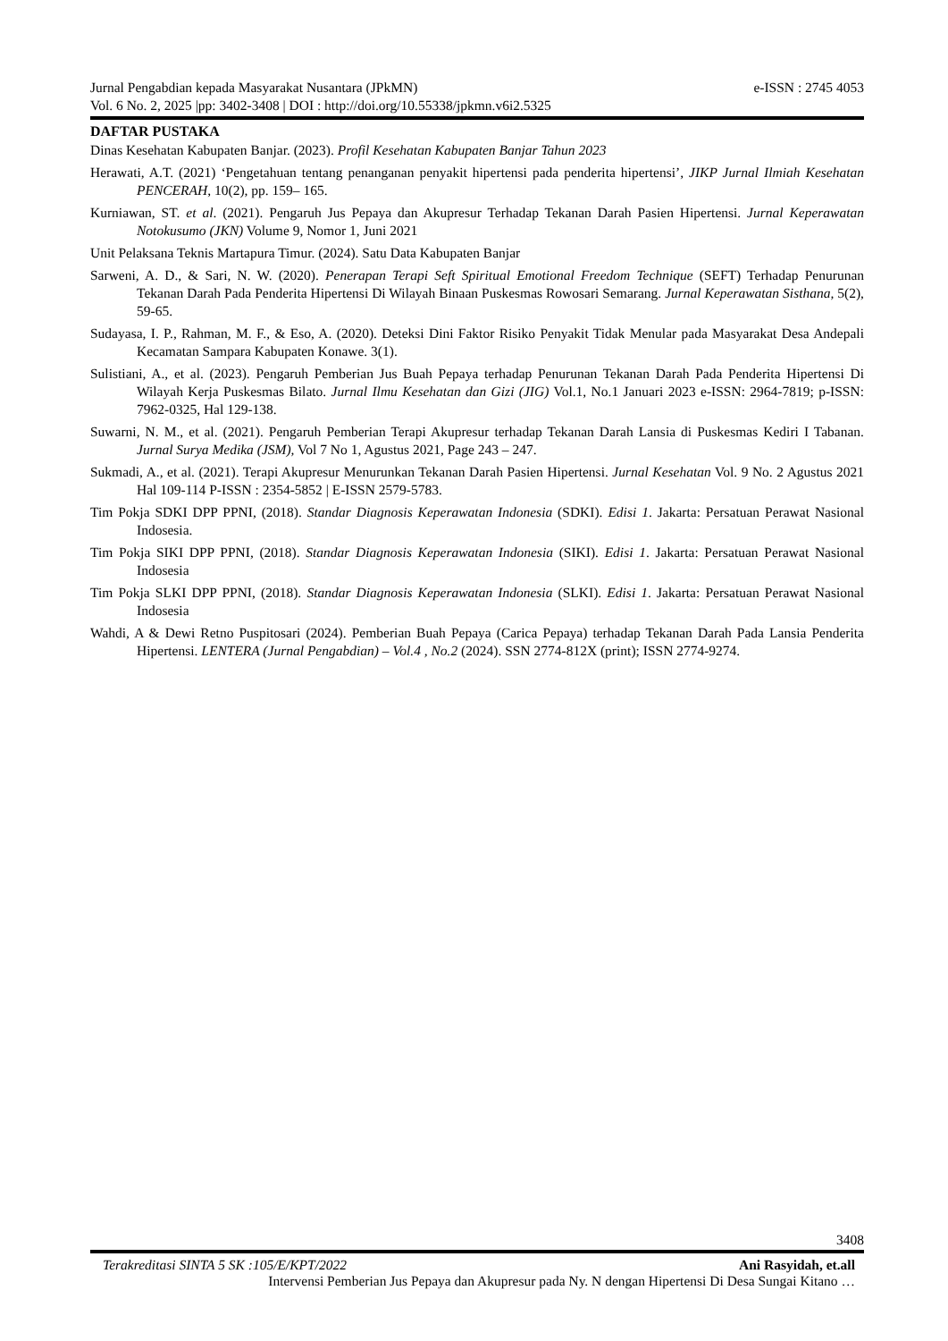Jurnal Pengabdian kepada Masyarakat Nusantara (JPkMN) e-ISSN : 2745 4053
Vol. 6 No. 2, 2025 |pp: 3402-3408 | DOI : http://doi.org/10.55338/jpkmn.v6i2.5325
DAFTAR PUSTAKA
Dinas Kesehatan Kabupaten Banjar. (2023). Profil Kesehatan Kabupaten Banjar Tahun 2023
Herawati, A.T. (2021) ‘Pengetahuan tentang penanganan penyakit hipertensi pada penderita hipertensi’, JIKP Jurnal Ilmiah Kesehatan PENCERAH, 10(2), pp. 159– 165.
Kurniawan, ST. et al. (2021). Pengaruh Jus Pepaya dan Akupresur Terhadap Tekanan Darah Pasien Hipertensi. Jurnal Keperawatan Notokusumo (JKN) Volume 9, Nomor 1, Juni 2021
Unit Pelaksana Teknis Martapura Timur. (2024). Satu Data Kabupaten Banjar
Sarweni, A. D., & Sari, N. W. (2020). Penerapan Terapi Seft Spiritual Emotional Freedom Technique (SEFT) Terhadap Penurunan Tekanan Darah Pada Penderita Hipertensi Di Wilayah Binaan Puskesmas Rowosari Semarang. Jurnal Keperawatan Sisthana, 5(2), 59-65.
Sudayasa, I. P., Rahman, M. F., & Eso, A. (2020). Deteksi Dini Faktor Risiko Penyakit Tidak Menular pada Masyarakat Desa Andepali Kecamatan Sampara Kabupaten Konawe. 3(1).
Sulistiani, A., et al. (2023). Pengaruh Pemberian Jus Buah Pepaya terhadap Penurunan Tekanan Darah Pada Penderita Hipertensi Di Wilayah Kerja Puskesmas Bilato. Jurnal Ilmu Kesehatan dan Gizi (JIG) Vol.1, No.1 Januari 2023 e-ISSN: 2964-7819; p-ISSN: 7962-0325, Hal 129-138.
Suwarni, N. M., et al. (2021). Pengaruh Pemberian Terapi Akupresur terhadap Tekanan Darah Lansia di Puskesmas Kediri I Tabanan. Jurnal Surya Medika (JSM), Vol 7 No 1, Agustus 2021, Page 243 – 247.
Sukmadi, A., et al. (2021). Terapi Akupresur Menurunkan Tekanan Darah Pasien Hipertensi. Jurnal Kesehatan Vol. 9 No. 2 Agustus 2021 Hal 109-114 P-ISSN : 2354-5852 | E-ISSN 2579-5783.
Tim Pokja SDKI DPP PPNI, (2018). Standar Diagnosis Keperawatan Indonesia (SDKI). Edisi 1. Jakarta: Persatuan Perawat Nasional Indosesia.
Tim Pokja SIKI DPP PPNI, (2018). Standar Diagnosis Keperawatan Indonesia (SIKI). Edisi 1. Jakarta: Persatuan Perawat Nasional Indosesia
Tim Pokja SLKI DPP PPNI, (2018). Standar Diagnosis Keperawatan Indonesia (SLKI). Edisi 1. Jakarta: Persatuan Perawat Nasional Indosesia
Wahdi, A & Dewi Retno Puspitosari (2024). Pemberian Buah Pepaya (Carica Pepaya) terhadap Tekanan Darah Pada Lansia Penderita Hipertensi. LENTERA (Jurnal Pengabdian) – Vol.4 , No.2 (2024). SSN 2774-812X (print); ISSN 2774-9274.
3408
Terakreditasi SINTA 5 SK :105/E/KPT/2022 Ani Rasyidah, et.all
Intervensi Pemberian Jus Pepaya dan Akupresur pada Ny. N dengan Hipertensi Di Desa Sungai Kitano …